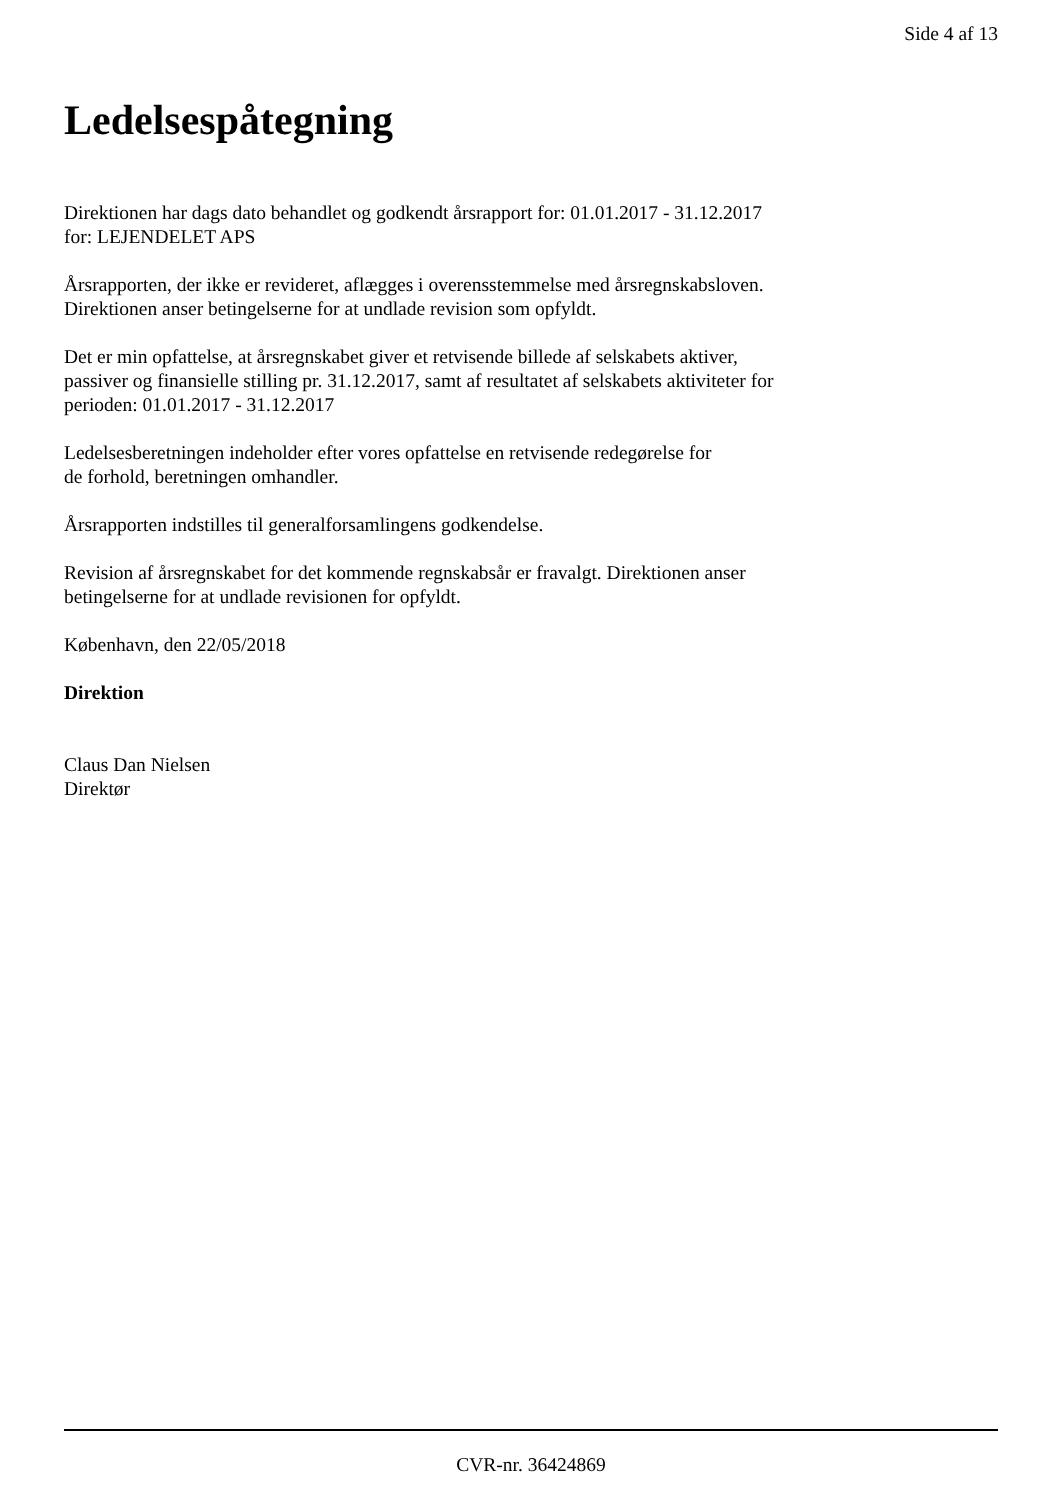Side 4 af 13
Ledelsespåtegning
Direktionen har dags dato behandlet og godkendt årsrapport for: 01.01.2017 - 31.12.2017
for: LEJENDELET APS
Årsrapporten, der ikke er revideret, aflægges i overensstemmelse med årsregnskabsloven.
Direktionen anser betingelserne for at undlade revision som opfyldt.
Det er min opfattelse, at årsregnskabet giver et retvisende billede af selskabets aktiver,
passiver og finansielle stilling pr. 31.12.2017, samt af resultatet af selskabets aktiviteter for
perioden: 01.01.2017 - 31.12.2017
Ledelsesberetningen indeholder efter vores opfattelse en retvisende redegørelse for
de forhold, beretningen omhandler.
Årsrapporten indstilles til generalforsamlingens godkendelse.
Revision af årsregnskabet for det kommende regnskabsår er fravalgt. Direktionen anser
betingelserne for at undlade revisionen for opfyldt.
København, den 22/05/2018
Direktion
Claus Dan Nielsen
Direktør
CVR-nr. 36424869